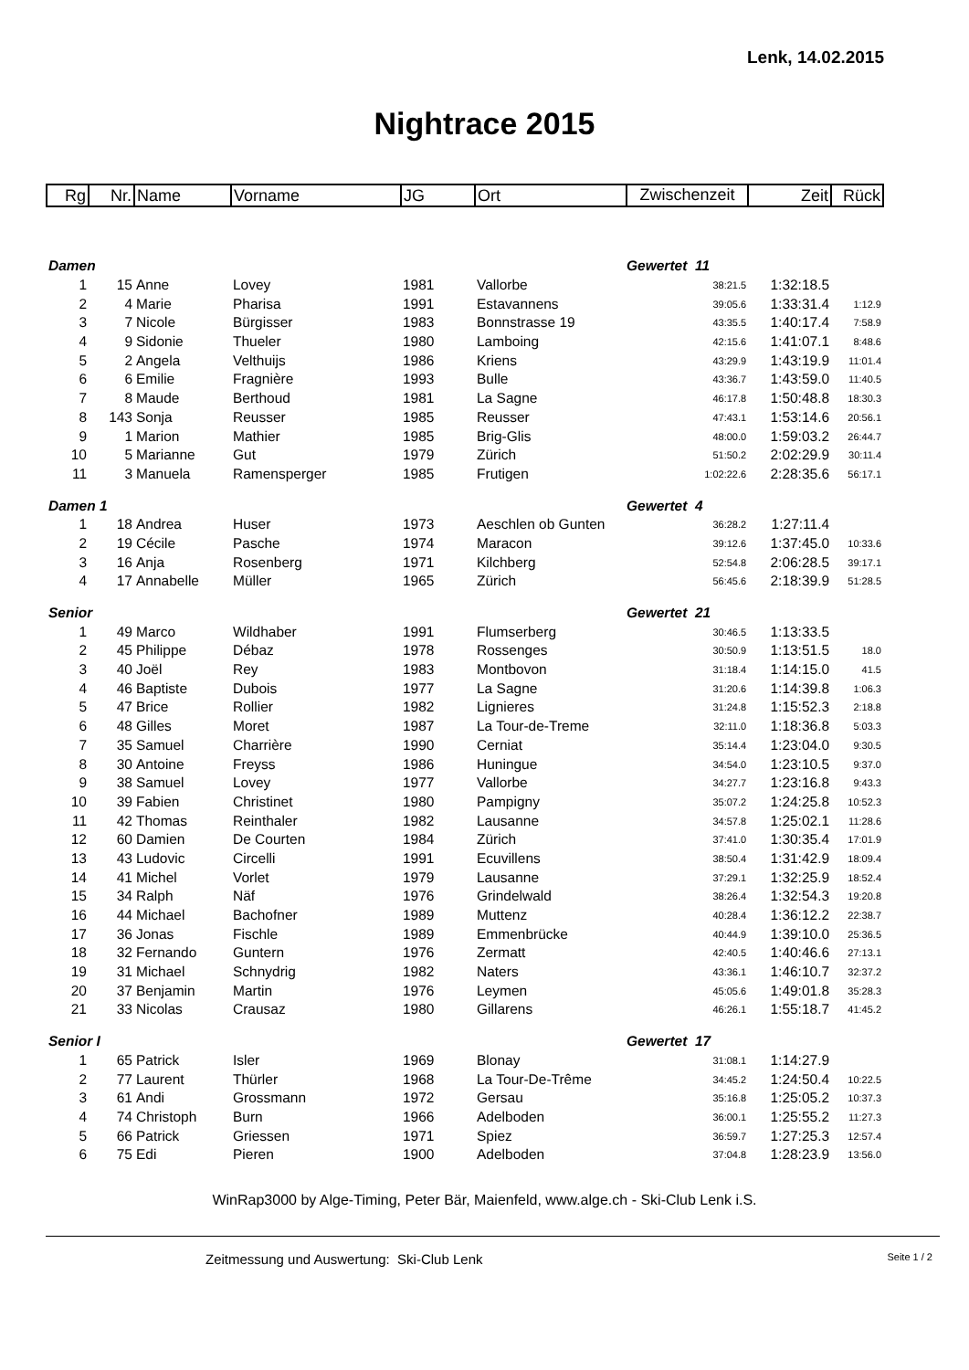Lenk, 14.02.2015
Nightrace 2015
| Rg | Nr. | Name | Vorname | JG | Ort | Zwischenzeit | Zeit | Rück |
| Damen | | | | | | Gewertet 11 | | |
| 1 | 15 | Anne | Lovey | 1981 | Vallorbe | 38:21.5 | 1:32:18.5 | |
| 2 | 4 | Marie | Pharisa | 1991 | Estavannens | 39:05.6 | 1:33:31.4 | 1:12.9 |
| 3 | 7 | Nicole | Bürgisser | 1983 | Bonnstrasse 19 | 43:35.5 | 1:40:17.4 | 7:58.9 |
| 4 | 9 | Sidonie | Thueler | 1980 | Lamboing | 42:15.6 | 1:41:07.1 | 8:48.6 |
| 5 | 2 | Angela | Velthuijs | 1986 | Kriens | 43:29.9 | 1:43:19.9 | 11:01.4 |
| 6 | 6 | Emilie | Fragnière | 1993 | Bulle | 43:36.7 | 1:43:59.0 | 11:40.5 |
| 7 | 8 | Maude | Berthoud | 1981 | La Sagne | 46:17.8 | 1:50:48.8 | 18:30.3 |
| 8 | 143 | Sonja | Reusser | 1985 | Reusser | 47:43.1 | 1:53:14.6 | 20:56.1 |
| 9 | 1 | Marion | Mathier | 1985 | Brig-Glis | 48:00.0 | 1:59:03.2 | 26:44.7 |
| 10 | 5 | Marianne | Gut | 1979 | Zürich | 51:50.2 | 2:02:29.9 | 30:11.4 |
| 11 | 3 | Manuela | Ramensperger | 1985 | Frutigen | 1:02:22.6 | 2:28:35.6 | 56:17.1 |
| Damen 1 | | | | | | Gewertet 4 | | |
| 1 | 18 | Andrea | Huser | 1973 | Aeschlen ob Gunten | 36:28.2 | 1:27:11.4 | |
| 2 | 19 | Cécile | Pasche | 1974 | Maracon | 39:12.6 | 1:37:45.0 | 10:33.6 |
| 3 | 16 | Anja | Rosenberg | 1971 | Kilchberg | 52:54.8 | 2:06:28.5 | 39:17.1 |
| 4 | 17 | Annabelle | Müller | 1965 | Zürich | 56:45.6 | 2:18:39.9 | 51:28.5 |
| Senior | | | | | | Gewertet 21 | | |
| 1 | 49 | Marco | Wildhaber | 1991 | Flumserberg | 30:46.5 | 1:13:33.5 | |
| 2 | 45 | Philippe | Débaz | 1978 | Rossenges | 30:50.9 | 1:13:51.5 | 18.0 |
| 3 | 40 | Joël | Rey | 1983 | Montbovon | 31:18.4 | 1:14:15.0 | 41.5 |
| 4 | 46 | Baptiste | Dubois | 1977 | La Sagne | 31:20.6 | 1:14:39.8 | 1:06.3 |
| 5 | 47 | Brice | Rollier | 1982 | Lignieres | 31:24.8 | 1:15:52.3 | 2:18.8 |
| 6 | 48 | Gilles | Moret | 1987 | La Tour-de-Treme | 32:11.0 | 1:18:36.8 | 5:03.3 |
| 7 | 35 | Samuel | Charrière | 1990 | Cerniat | 35:14.4 | 1:23:04.0 | 9:30.5 |
| 8 | 30 | Antoine | Freyss | 1986 | Huningue | 34:54.0 | 1:23:10.5 | 9:37.0 |
| 9 | 38 | Samuel | Lovey | 1977 | Vallorbe | 34:27.7 | 1:23:16.8 | 9:43.3 |
| 10 | 39 | Fabien | Christinet | 1980 | Pampigny | 35:07.2 | 1:24:25.8 | 10:52.3 |
| 11 | 42 | Thomas | Reinthaler | 1982 | Lausanne | 34:57.8 | 1:25:02.1 | 11:28.6 |
| 12 | 60 | Damien | De Courten | 1984 | Zürich | 37:41.0 | 1:30:35.4 | 17:01.9 |
| 13 | 43 | Ludovic | Circelli | 1991 | Ecuvillens | 38:50.4 | 1:31:42.9 | 18:09.4 |
| 14 | 41 | Michel | Vorlet | 1979 | Lausanne | 37:29.1 | 1:32:25.9 | 18:52.4 |
| 15 | 34 | Ralph | Näf | 1976 | Grindelwald | 38:26.4 | 1:32:54.3 | 19:20.8 |
| 16 | 44 | Michael | Bachofner | 1989 | Muttenz | 40:28.4 | 1:36:12.2 | 22:38.7 |
| 17 | 36 | Jonas | Fischle | 1989 | Emmenbrücke | 40:44.9 | 1:39:10.0 | 25:36.5 |
| 18 | 32 | Fernando | Guntern | 1976 | Zermatt | 42:40.5 | 1:40:46.6 | 27:13.1 |
| 19 | 31 | Michael | Schnydrig | 1982 | Naters | 43:36.1 | 1:46:10.7 | 32:37.2 |
| 20 | 37 | Benjamin | Martin | 1976 | Leymen | 45:05.6 | 1:49:01.8 | 35:28.3 |
| 21 | 33 | Nicolas | Crausaz | 1980 | Gillarens | 46:26.1 | 1:55:18.7 | 41:45.2 |
| Senior I | | | | | | Gewertet 17 | | |
| 1 | 65 | Patrick | Isler | 1969 | Blonay | 31:08.1 | 1:14:27.9 | |
| 2 | 77 | Laurent | Thürler | 1968 | La Tour-De-Trême | 34:45.2 | 1:24:50.4 | 10:22.5 |
| 3 | 61 | Andi | Grossmann | 1972 | Gersau | 35:16.8 | 1:25:05.2 | 10:37.3 |
| 4 | 74 | Christoph | Burn | 1966 | Adelboden | 36:00.1 | 1:25:55.2 | 11:27.3 |
| 5 | 66 | Patrick | Griessen | 1971 | Spiez | 36:59.7 | 1:27:25.3 | 12:57.4 |
| 6 | 75 | Edi | Pieren | 1900 | Adelboden | 37:04.8 | 1:28:23.9 | 13:56.0 |
WinRap3000 by Alge-Timing, Peter Bär, Maienfeld, www.alge.ch - Ski-Club Lenk i.S.
Zeitmessung und Auswertung: Ski-Club Lenk Seite 1 / 2